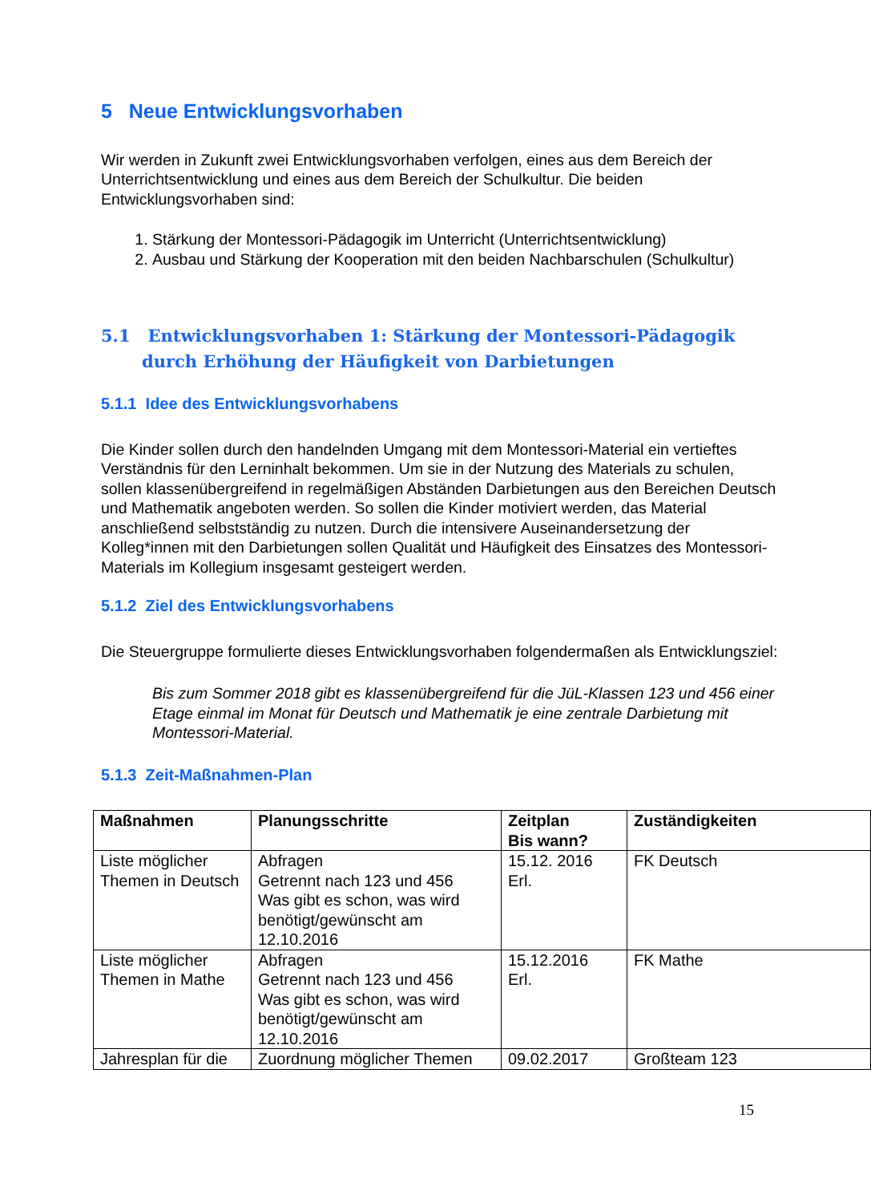5 Neue Entwicklungsvorhaben
Wir werden in Zukunft zwei Entwicklungsvorhaben verfolgen, eines aus dem Bereich der Unterrichtsentwicklung und eines aus dem Bereich der Schulkultur. Die beiden Entwicklungsvorhaben sind:
1. Stärkung der Montessori-Pädagogik im Unterricht (Unterrichtsentwicklung)
2. Ausbau und Stärkung der Kooperation mit den beiden Nachbarschulen (Schulkultur)
5.1 Entwicklungsvorhaben 1: Stärkung der Montessori-Pädagogik durch Erhöhung der Häufigkeit von Darbietungen
5.1.1 Idee des Entwicklungsvorhabens
Die Kinder sollen durch den handelnden Umgang mit dem Montessori-Material ein vertieftes Verständnis für den Lerninhalt bekommen. Um sie in der Nutzung des Materials zu schulen, sollen klassenübergreifend in regelmäßigen Abständen Darbietungen aus den Bereichen Deutsch und Mathematik angeboten werden. So sollen die Kinder motiviert werden, das Material anschließend selbstständig zu nutzen. Durch die intensivere Auseinandersetzung der Kolleg*innen mit den Darbietungen sollen Qualität und Häufigkeit des Einsatzes des Montessori-Materials im Kollegium insgesamt gesteigert werden.
5.1.2 Ziel des Entwicklungsvorhabens
Die Steuergruppe formulierte dieses Entwicklungsvorhaben folgendermaßen als Entwicklungsziel:
Bis zum Sommer 2018 gibt es klassenübergreifend für die JüL-Klassen 123 und 456 einer Etage einmal im Monat für Deutsch und Mathematik je eine zentrale Darbietung mit Montessori-Material.
5.1.3 Zeit-Maßnahmen-Plan
| Maßnahmen | Planungsschritte | Zeitplan Bis wann? | Zuständigkeiten |
| --- | --- | --- | --- |
| Liste möglicher Themen in Deutsch | Abfragen Getrennt nach 123 und 456 Was gibt es schon, was wird benötigt/gewünscht am 12.10.2016 | 15.12. 2016 Erl. | FK Deutsch |
| Liste möglicher Themen in Mathe | Abfragen Getrennt nach 123 und 456 Was gibt es schon, was wird benötigt/gewünscht am 12.10.2016 | 15.12.2016 Erl. | FK Mathe |
| Jahresplan für die | Zuordnung möglicher Themen | 09.02.2017 | Großteam 123 |
15